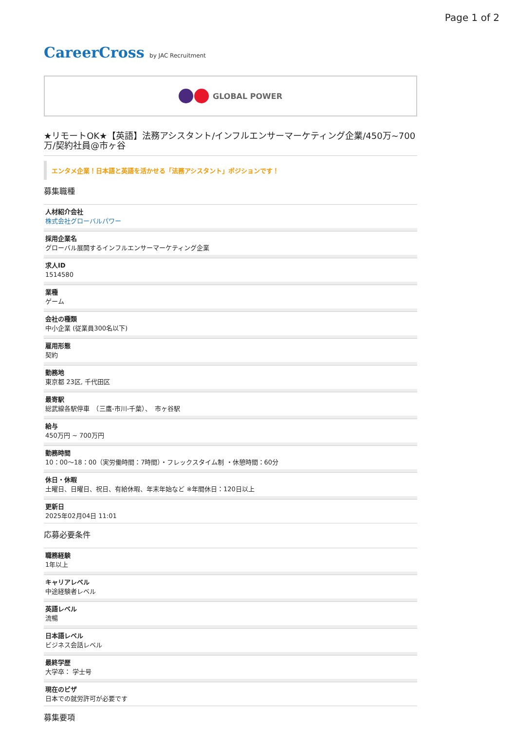Page 1 of 2
CareerCross by JAC Recruitment
GLOBAL POWER
★リモートOK★【英語】法務アシスタント/インフルエンサーマーケティング企業/450万~700万/契約社員@市ヶ谷
エンタメ企業！日本語と英語を活かせる「法務アシスタント」ポジションです！
募集職種
人材紹介会社
株式会社グローバルパワー
採用企業名
グローバル展開するインフルエンサーマーケティング企業
求人ID
1514580
業種
ゲーム
会社の種類
中小企業 (従業員300名以下)
雇用形態
契約
勤務地
東京都 23区, 千代田区
最寄駅
総武線各駅停車　（三鷹-市川-千葉）、　市ヶ谷駅
給与
450万円 ~ 700万円
勤務時間
10：00〜18：00（実労働時間：7時間）・フレックスタイム制 ・休憩時間：60分
休日・休暇
土曜日、日曜日、祝日、有給休暇、年末年始など ※年間休日：120日以上
更新日
2025年02月04日 11:01
応募必要条件
職務経験
1年以上
キャリアレベル
中途経験者レベル
英語レベル
流暢
日本語レベル
ビジネス会話レベル
最終学歴
大学卒： 学士号
現在のビザ
日本での就労許可が必要です
募集要項